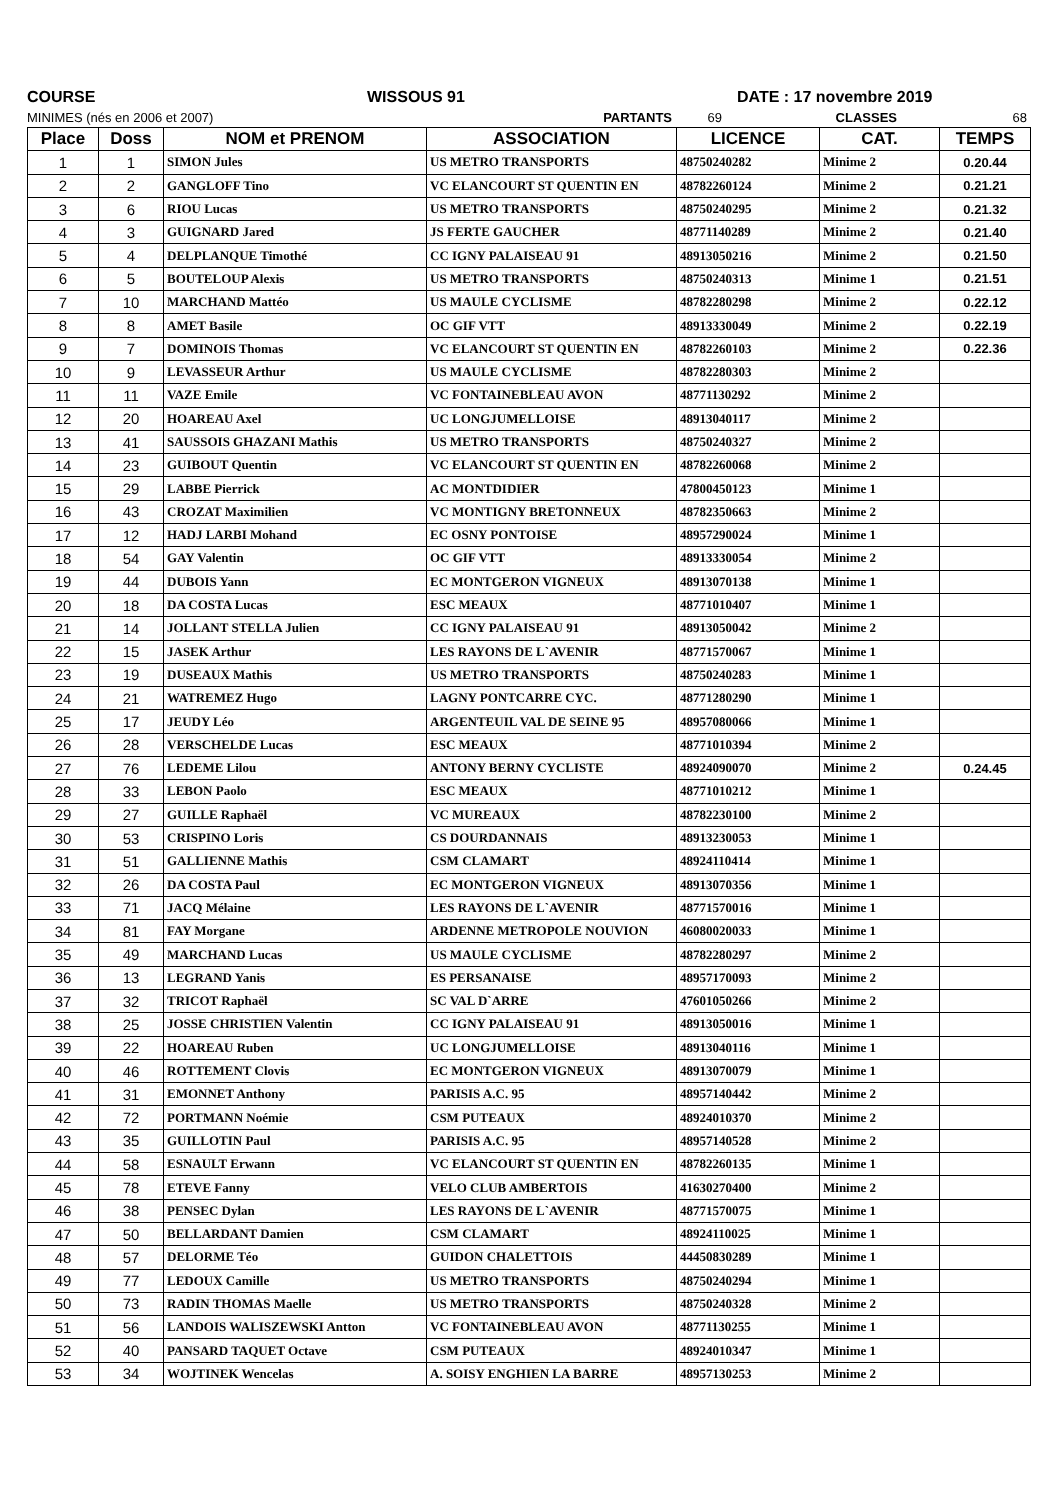COURSE WISSOUS 91 DATE : 17 novembre 2019
MINIMES (nés en 2006 et 2007) PARTANTS 69 CLASSES 68
| Place | Doss | NOM et PRENOM | ASSOCIATION | LICENCE | CAT. | TEMPS |
| --- | --- | --- | --- | --- | --- | --- |
| 1 | 1 | SIMON Jules | US METRO TRANSPORTS | 48750240282 | Minime 2 | 0.20.44 |
| 2 | 2 | GANGLOFF Tino | VC ELANCOURT ST QUENTIN EN | 48782260124 | Minime 2 | 0.21.21 |
| 3 | 6 | RIOU Lucas | US METRO TRANSPORTS | 48750240295 | Minime 2 | 0.21.32 |
| 4 | 3 | GUIGNARD Jared | JS FERTE GAUCHER | 48771140289 | Minime 2 | 0.21.40 |
| 5 | 4 | DELPLANQUE Timothé | CC IGNY PALAISEAU 91 | 48913050216 | Minime 2 | 0.21.50 |
| 6 | 5 | BOUTELOUP Alexis | US METRO TRANSPORTS | 48750240313 | Minime 1 | 0.21.51 |
| 7 | 10 | MARCHAND Mattéo | US MAULE CYCLISME | 48782280298 | Minime 2 | 0.22.12 |
| 8 | 8 | AMET Basile | OC GIF VTT | 48913330049 | Minime 2 | 0.22.19 |
| 9 | 7 | DOMINOIS Thomas | VC ELANCOURT ST QUENTIN EN | 48782260103 | Minime 2 | 0.22.36 |
| 10 | 9 | LEVASSEUR Arthur | US MAULE CYCLISME | 48782280303 | Minime 2 | |
| 11 | 11 | VAZE Emile | VC FONTAINEBLEAU AVON | 48771130292 | Minime 2 | |
| 12 | 20 | HOAREAU Axel | UC LONGJUMELLOISE | 48913040117 | Minime 2 | |
| 13 | 41 | SAUSSOIS GHAZANI Mathis | US METRO TRANSPORTS | 48750240327 | Minime 2 | |
| 14 | 23 | GUIBOUT Quentin | VC ELANCOURT ST QUENTIN EN | 48782260068 | Minime 2 | |
| 15 | 29 | LABBE Pierrick | AC MONTDIDIER | 47800450123 | Minime 1 | |
| 16 | 43 | CROZAT Maximilien | VC MONTIGNY BRETONNEUX | 48782350663 | Minime 2 | |
| 17 | 12 | HADJ LARBI Mohand | EC OSNY PONTOISE | 48957290024 | Minime 1 | |
| 18 | 54 | GAY Valentin | OC GIF VTT | 48913330054 | Minime 2 | |
| 19 | 44 | DUBOIS Yann | EC MONTGERON VIGNEUX | 48913070138 | Minime 1 | |
| 20 | 18 | DA COSTA Lucas | ESC MEAUX | 48771010407 | Minime 1 | |
| 21 | 14 | JOLLANT STELLA Julien | CC IGNY PALAISEAU 91 | 48913050042 | Minime 2 | |
| 22 | 15 | JASEK Arthur | LES RAYONS DE L`AVENIR | 48771570067 | Minime 1 | |
| 23 | 19 | DUSEAUX Mathis | US METRO TRANSPORTS | 48750240283 | Minime 1 | |
| 24 | 21 | WATREMEZ Hugo | LAGNY PONTCARRE CYC. | 48771280290 | Minime 1 | |
| 25 | 17 | JEUDY Léo | ARGENTEUIL VAL DE SEINE 95 | 48957080066 | Minime 1 | |
| 26 | 28 | VERSCHELDE Lucas | ESC MEAUX | 48771010394 | Minime 2 | |
| 27 | 76 | LEDEME Lilou | ANTONY BERNY CYCLISTE | 48924090070 | Minime 2 | 0.24.45 |
| 28 | 33 | LEBON Paolo | ESC MEAUX | 48771010212 | Minime 1 | |
| 29 | 27 | GUILLE Raphaël | VC MUREAUX | 48782230100 | Minime 2 | |
| 30 | 53 | CRISPINO Loris | CS DOURDANNAIS | 48913230053 | Minime 1 | |
| 31 | 51 | GALLIENNE Mathis | CSM CLAMART | 48924110414 | Minime 1 | |
| 32 | 26 | DA COSTA Paul | EC MONTGERON VIGNEUX | 48913070356 | Minime 1 | |
| 33 | 71 | JACQ Mélaine | LES RAYONS DE L`AVENIR | 48771570016 | Minime 1 | |
| 34 | 81 | FAY Morgane | ARDENNE METROPOLE NOUVION | 46080020033 | Minime 1 | |
| 35 | 49 | MARCHAND Lucas | US MAULE CYCLISME | 48782280297 | Minime 2 | |
| 36 | 13 | LEGRAND Yanis | ES PERSANAISE | 48957170093 | Minime 2 | |
| 37 | 32 | TRICOT Raphaël | SC VAL D`ARRE | 47601050266 | Minime 2 | |
| 38 | 25 | JOSSE CHRISTIEN Valentin | CC IGNY PALAISEAU 91 | 48913050016 | Minime 1 | |
| 39 | 22 | HOAREAU Ruben | UC LONGJUMELLOISE | 48913040116 | Minime 1 | |
| 40 | 46 | ROTTEMENT Clovis | EC MONTGERON VIGNEUX | 48913070079 | Minime 1 | |
| 41 | 31 | EMONNET Anthony | PARISIS A.C. 95 | 48957140442 | Minime 2 | |
| 42 | 72 | PORTMANN Noémie | CSM PUTEAUX | 48924010370 | Minime 2 | |
| 43 | 35 | GUILLOTIN Paul | PARISIS A.C. 95 | 48957140528 | Minime 2 | |
| 44 | 58 | ESNAULT Erwann | VC ELANCOURT ST QUENTIN EN | 48782260135 | Minime 1 | |
| 45 | 78 | ETEVE Fanny | VELO CLUB AMBERTOIS | 41630270400 | Minime 2 | |
| 46 | 38 | PENSEC Dylan | LES RAYONS DE L`AVENIR | 48771570075 | Minime 1 | |
| 47 | 50 | BELLARDANT Damien | CSM CLAMART | 48924110025 | Minime 1 | |
| 48 | 57 | DELORME Téo | GUIDON CHALETTOIS | 44450830289 | Minime 1 | |
| 49 | 77 | LEDOUX Camille | US METRO TRANSPORTS | 48750240294 | Minime 1 | |
| 50 | 73 | RADIN THOMAS Maelle | US METRO TRANSPORTS | 48750240328 | Minime 2 | |
| 51 | 56 | LANDOIS WALISZEWSKI Antton | VC FONTAINEBLEAU AVON | 48771130255 | Minime 1 | |
| 52 | 40 | PANSARD TAQUET Octave | CSM PUTEAUX | 48924010347 | Minime 1 | |
| 53 | 34 | WOJTINEK Wencelas | A. SOISY ENGHIEN LA BARRE | 48957130253 | Minime 2 | |